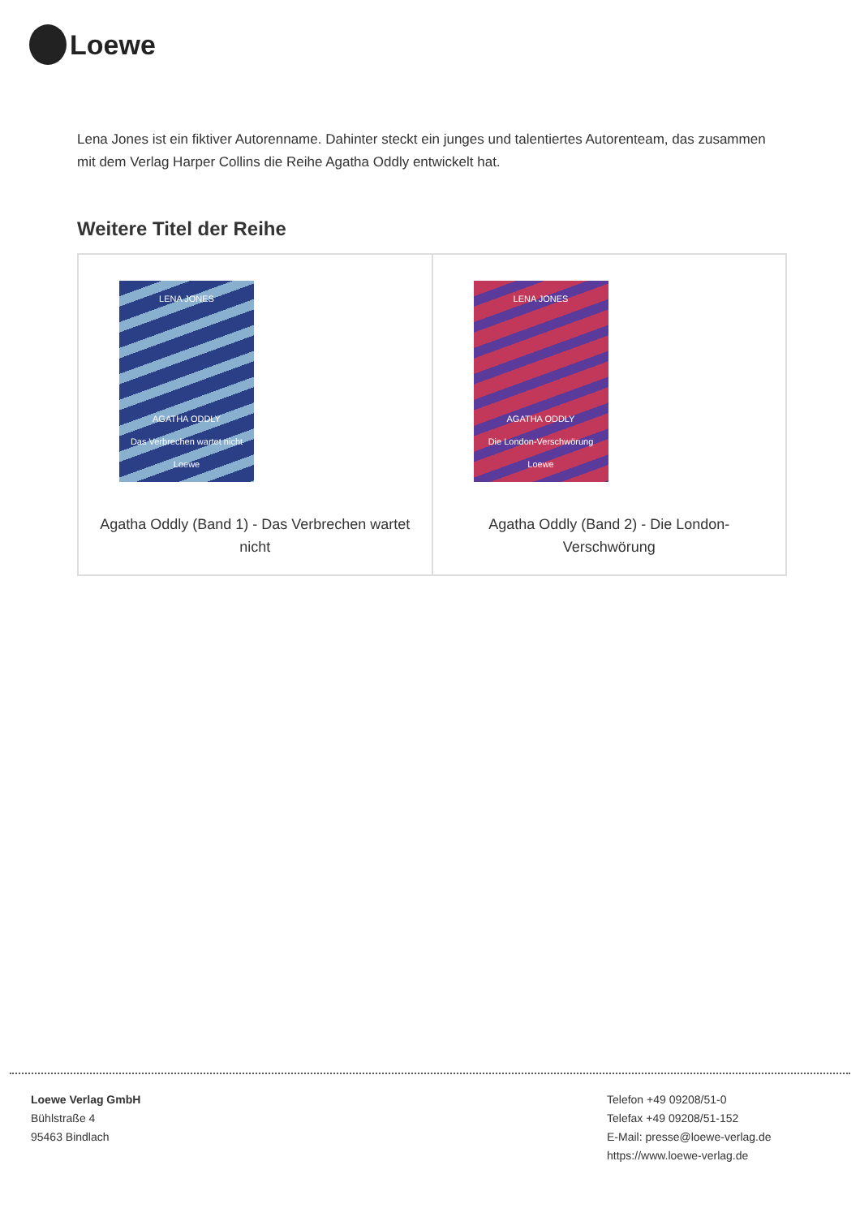Loewe
Lena Jones ist ein fiktiver Autorenname. Dahinter steckt ein junges und talentiertes Autorenteam, das zusammen mit dem Verlag Harper Collins die Reihe Agatha Oddly entwickelt hat.
Weitere Titel der Reihe
| LENA JONES AGATHA ODDLY Das Verbrechen wartet nicht Loewe Agatha Oddly (Band 1) - Das Verbrechen wartet nicht | LENA JONES AGATHA ODDLY Die London-Verschwörung Loewe Agatha Oddly (Band 2) - Die London-Verschwörung |
Loewe Verlag GmbH
Bühlstraße 4
95463 Bindlach
Telefon +49 09208/51-0
Telefax +49 09208/51-152
E-Mail: presse@loewe-verlag.de
https://www.loewe-verlag.de